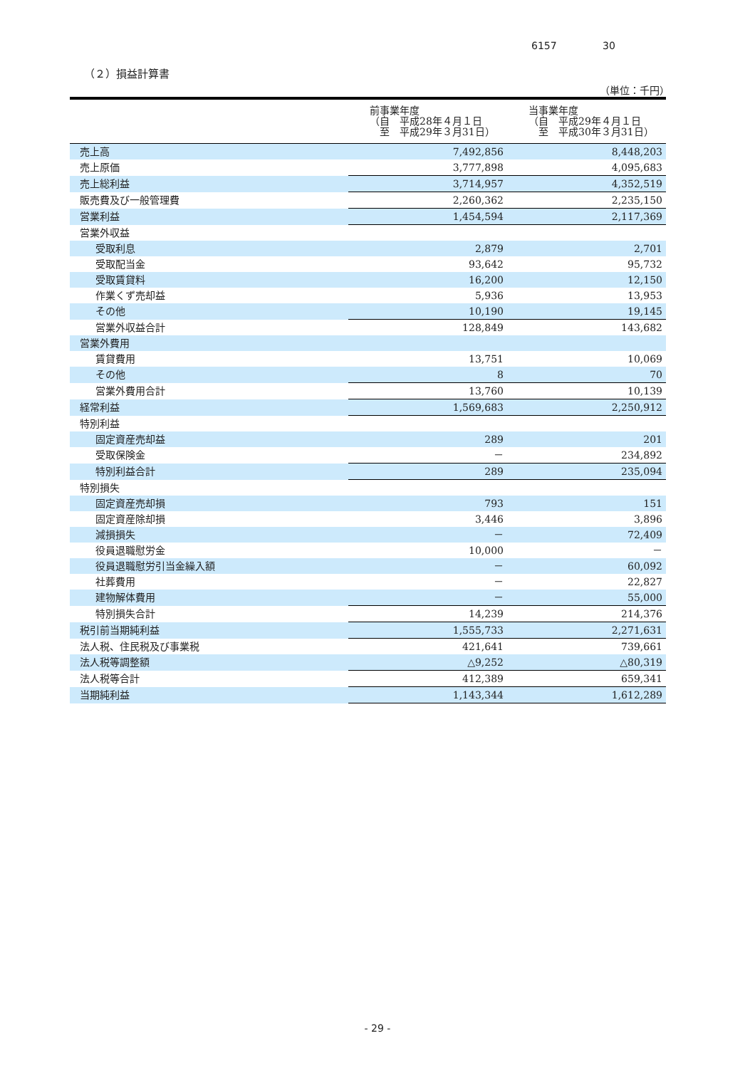6157 30
（２）損益計算書
（単位：千円）
| | 前事業年度 （自 平成28年４月１日 至 平成29年３月31日） | 当事業年度 （自 平成29年４月１日 至 平成30年３月31日） |
| --- | --- | --- |
| 売上高 | 7,492,856 | 8,448,203 |
| 売上原価 | 3,777,898 | 4,095,683 |
| 売上総利益 | 3,714,957 | 4,352,519 |
| 販売費及び一般管理費 | 2,260,362 | 2,235,150 |
| 営業利益 | 1,454,594 | 2,117,369 |
| 営業外収益 | | |
| 受取利息 | 2,879 | 2,701 |
| 受取配当金 | 93,642 | 95,732 |
| 受取賃貸料 | 16,200 | 12,150 |
| 作業くず売却益 | 5,936 | 13,953 |
| その他 | 10,190 | 19,145 |
| 営業外収益合計 | 128,849 | 143,682 |
| 営業外費用 | | |
| 賃貸費用 | 13,751 | 10,069 |
| その他 | 8 | 70 |
| 営業外費用合計 | 13,760 | 10,139 |
| 経常利益 | 1,569,683 | 2,250,912 |
| 特別利益 | | |
| 固定資産売却益 | 289 | 201 |
| 受取保険金 | － | 234,892 |
| 特別利益合計 | 289 | 235,094 |
| 特別損失 | | |
| 固定資産売却損 | 793 | 151 |
| 固定資産除却損 | 3,446 | 3,896 |
| 減損損失 | － | 72,409 |
| 役員退職慰労金 | 10,000 | － |
| 役員退職慰労引当金繰入額 | － | 60,092 |
| 社葬費用 | － | 22,827 |
| 建物解体費用 | － | 55,000 |
| 特別損失合計 | 14,239 | 214,376 |
| 税引前当期純利益 | 1,555,733 | 2,271,631 |
| 法人税、住民税及び事業税 | 421,641 | 739,661 |
| 法人税等調整額 | △9,252 | △80,319 |
| 法人税等合計 | 412,389 | 659,341 |
| 当期純利益 | 1,143,344 | 1,612,289 |
- 29 -